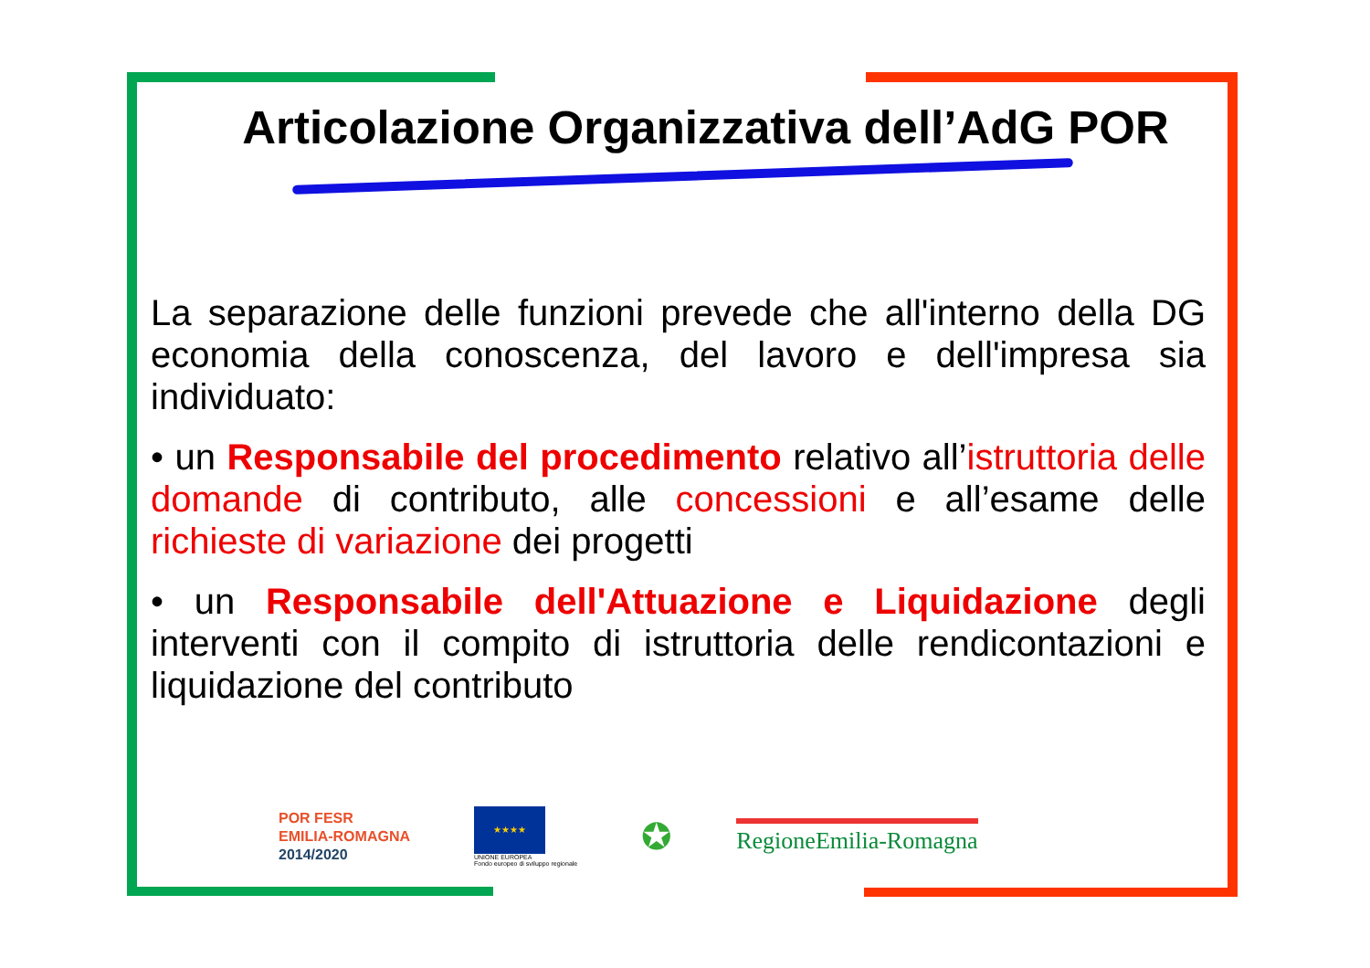Articolazione Organizzativa dell’AdG POR
La separazione delle funzioni prevede che all'interno della DG economia della conoscenza, del lavoro e dell'impresa sia individuato:
• un Responsabile del procedimento relativo all’istruttoria delle domande di contributo, alle concessioni e all’esame delle richieste di variazione dei progetti
• un Responsabile dell'Attuazione e Liquidazione degli interventi con il compito di istruttoria delle rendicontazioni e liquidazione del contributo
POR FESR
EMILIA-ROMAGNA
2014/2020
★★★★
UNIONE EUROPEA
Fondo europeo di sviluppo regionale
✪
RegioneEmilia-Romagna